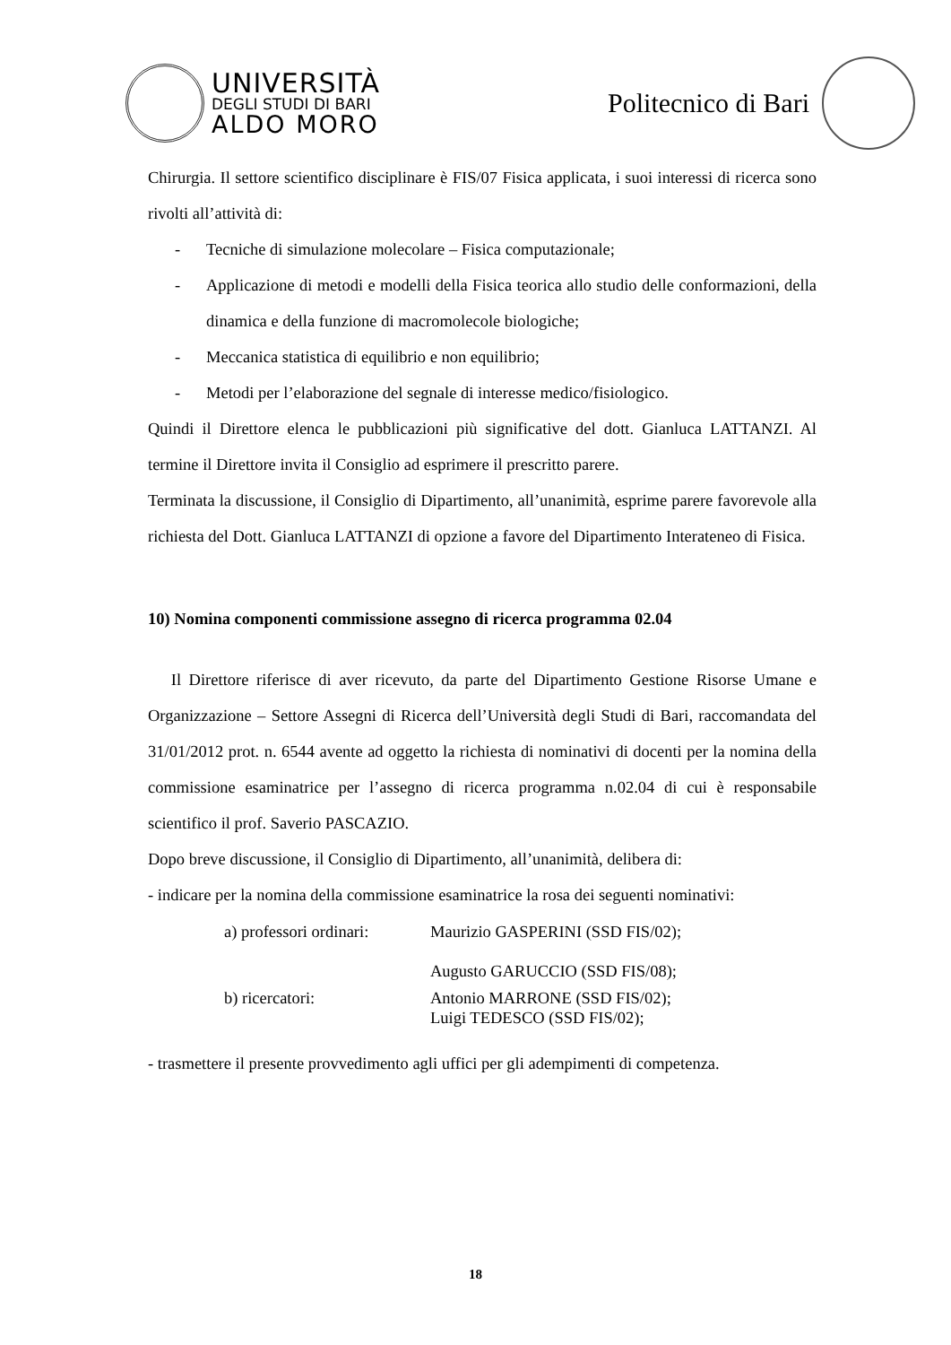UNIVERSITÀ
DEGLI STUDI DI BARI
ALDO MORO
Politecnico di Bari
Chirurgia. Il settore scientifico disciplinare è FIS/07 Fisica applicata, i suoi interessi di ricerca sono rivolti all’attività di:
- Tecniche di simulazione molecolare – Fisica computazionale;
- Applicazione di metodi e modelli della Fisica teorica allo studio delle conformazioni, della dinamica e della funzione di macromolecole biologiche;
- Meccanica statistica di equilibrio e non equilibrio;
- Metodi per l’elaborazione del segnale di interesse medico/fisiologico.
Quindi il Direttore elenca le pubblicazioni più significative del dott. Gianluca LATTANZI. Al termine il Direttore invita il Consiglio ad esprimere il prescritto parere.
Terminata la discussione, il Consiglio di Dipartimento, all’unanimità, esprime parere favorevole alla richiesta del Dott. Gianluca LATTANZI di opzione a favore del Dipartimento Interateneo di Fisica.
10) Nomina componenti commissione assegno di ricerca programma 02.04
Il Direttore riferisce di aver ricevuto, da parte del Dipartimento Gestione Risorse Umane e Organizzazione – Settore Assegni di Ricerca dell’Università degli Studi di Bari, raccomandata del 31/01/2012 prot. n. 6544 avente ad oggetto la richiesta di nominativi di docenti per la nomina della commissione esaminatrice per l’assegno di ricerca programma n.02.04 di cui è responsabile scientifico il prof. Saverio PASCAZIO.
Dopo breve discussione, il Consiglio di Dipartimento, all’unanimità, delibera di:
- indicare per la nomina della commissione esaminatrice la rosa dei seguenti nominativi:
| a) professori ordinari: | Maurizio GASPERINI (SSD FIS/02); Augusto GARUCCIO (SSD FIS/08); |
| b) ricercatori: | Antonio MARRONE (SSD FIS/02); Luigi TEDESCO (SSD FIS/02); |
- trasmettere il presente provvedimento agli uffici per gli adempimenti di competenza.
18